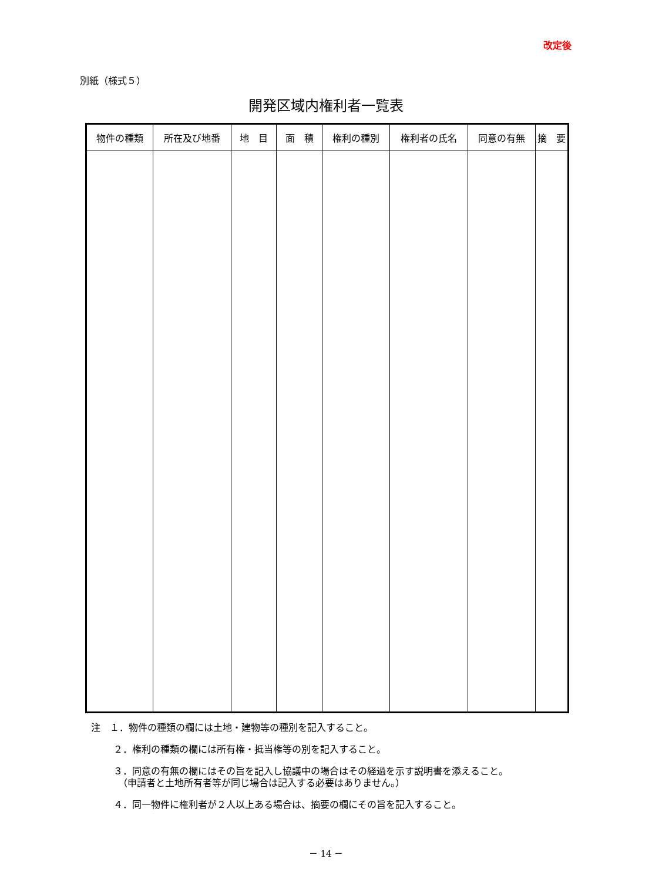改定後
別紙（様式５）
開発区域内権利者一覧表
| 物件の種類 | 所在及び地番 | 地 目 | 面 積 | 権利の種別 | 権利者の氏名 | 同意の有無 | 摘 要 |
| --- | --- | --- | --- | --- | --- | --- | --- |
注　１．物件の種類の欄には土地・建物等の種別を記入すること。
２．権利の種類の欄には所有権・抵当権等の別を記入すること。
３．同意の有無の欄にはその旨を記入し協議中の場合はその経過を示す説明書を添えること。
　（申請者と土地所有者等が同じ場合は記入する必要はありません。）
４．同一物件に権利者が２人以上ある場合は、摘要の欄にその旨を記入すること。
－ 14 －